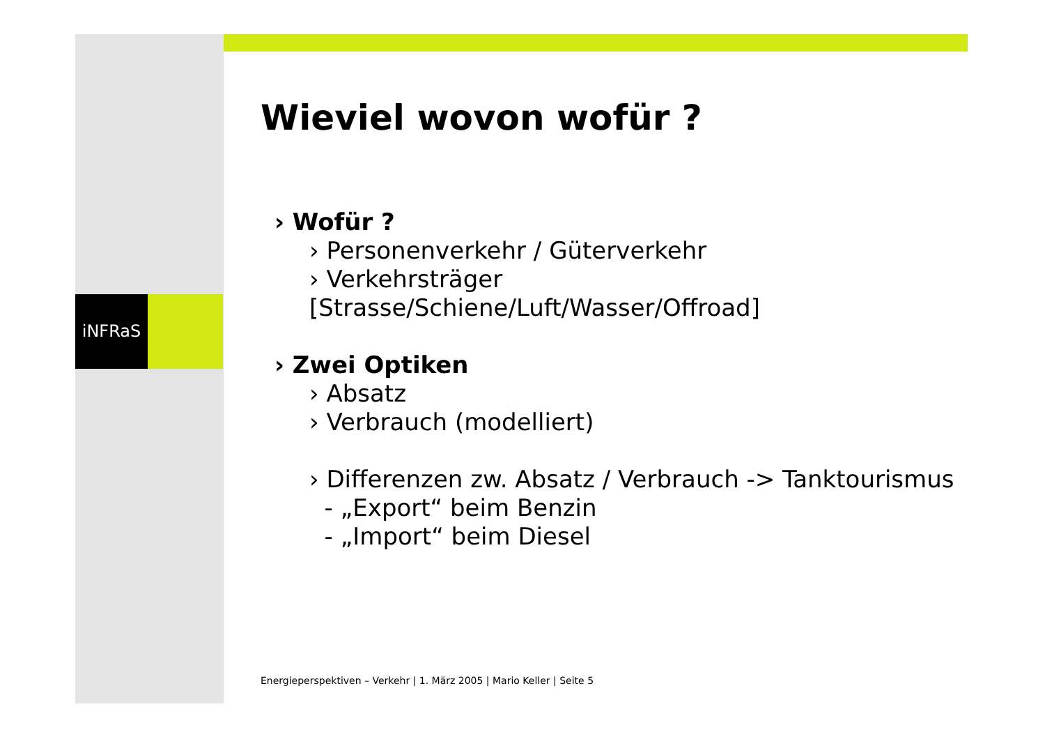iNFRaS
Wieviel wovon wofür ?
› Wofür ?
› Personenverkehr / Güterverkehr
› Verkehrsträger [Strasse/Schiene/Luft/Wasser/Offroad]
› Zwei Optiken
› Absatz
› Verbrauch (modelliert)
› Differenzen zw. Absatz / Verbrauch -> Tanktourismus
- „Export“ beim Benzin
- „Import“ beim Diesel
Energieperspektiven – Verkehr | 1. März 2005 | Mario Keller | Seite 5